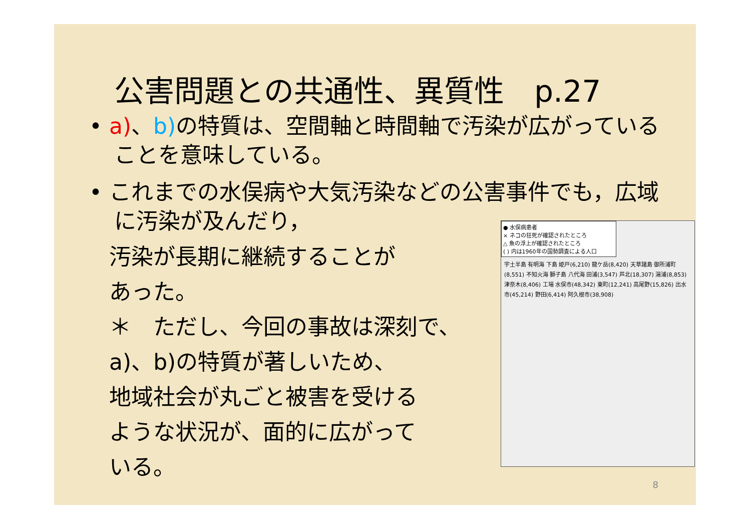公害問題との共通性、異質性　p.27
• a)、b) の特質は、空間軸と時間軸で汚染が広がっていることを意味している。
• これまでの水俣病や大気汚染などの公害事件でも，広域に汚染が及んだり，
汚染が長期に継続することが
あった。
＊　ただし、今回の事故は深刻で、
a)、b)の特質が著しいため、
地域社会が丸ごと被害を受ける
ような状況が、面的に広がって
いる。
● 水俣病患者
× ネコの狂死が確認されたところ
△ 魚の浮上が確認されたところ
( ) 内は1960年の国勢調査による人口
宇土半島 有明海 下島 姫戸(6,210) 龍ケ岳(8,420) 天草諸島 御所浦町(8,551) 不知火海 獅子島 八代海 田浦(3,547) 芦北(18,307) 湯浦(8,853) 津奈木(8,406) 工場 水俣市(48,342) 東町(12,241) 高尾野(15,826) 出水市(45,214) 野田(6,414) 阿久根市(38,908)
8